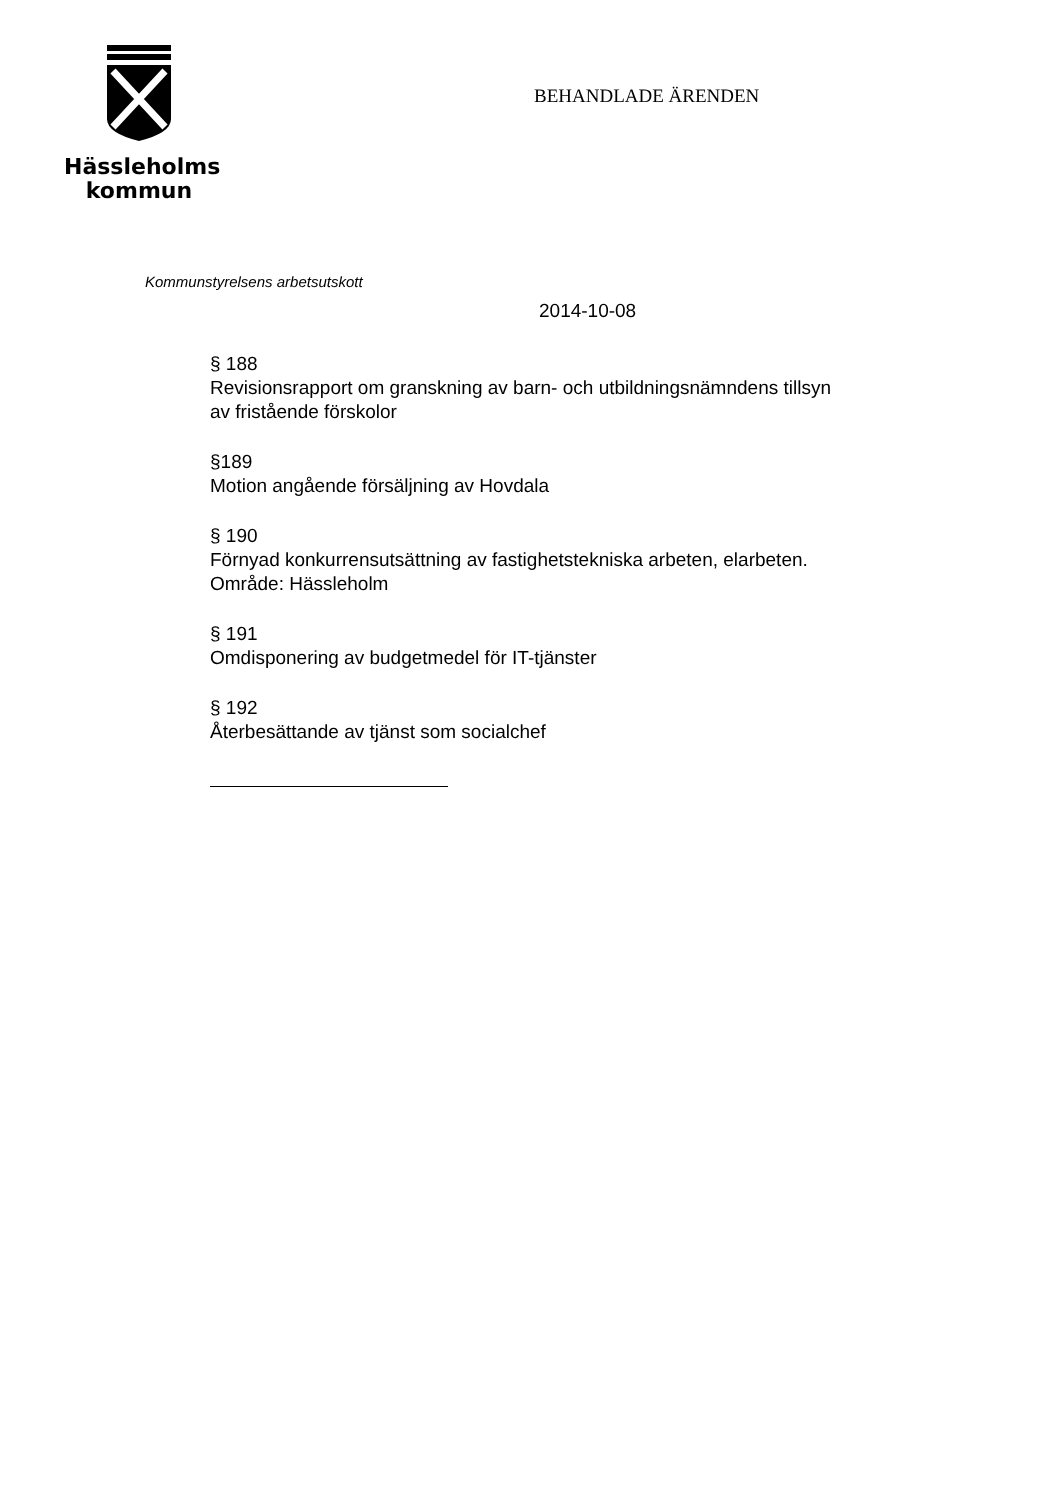Hässleholms
kommun
BEHANDLADE ÄRENDEN
Kommunstyrelsens arbetsutskott
2014-10-08
§ 188
Revisionsrapport om granskning av barn- och utbildningsnämndens tillsyn
av fristående förskolor
§189
Motion angående försäljning av Hovdala
§ 190
Förnyad konkurrensutsättning av fastighetstekniska arbeten, elarbeten.
Område: Hässleholm
§ 191
Omdisponering av budgetmedel för IT-tjänster
§ 192
Återbesättande av tjänst som socialchef